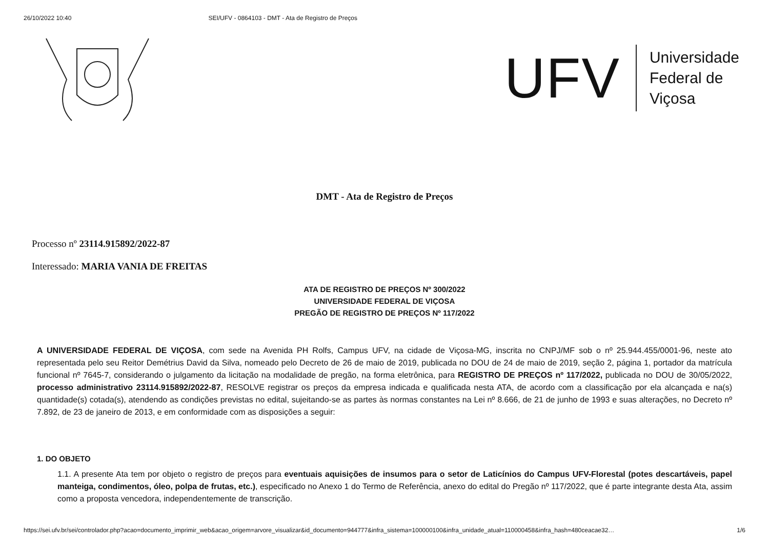26/10/2022 10:40 SEI/UFV - 0864103 - DMT - Ata de Registro de Preços
UFV
Universidade
Federal de
Viçosa
DMT - Ata de Registro de Preços
Processo nº 23114.915892/2022-87
Interessado: MARIA VANIA DE FREITAS
ATA DE REGISTRO DE PREÇOS Nº 300/2022
UNIVERSIDADE FEDERAL DE VIÇOSA
PREGÃO DE REGISTRO DE PREÇOS Nº 117/2022
A UNIVERSIDADE FEDERAL DE VIÇOSA, com sede na Avenida PH Rolfs, Campus UFV, na cidade de Viçosa-MG, inscrita no CNPJ/MF sob o nº 25.944.455/0001-96, neste ato representada pelo seu Reitor Demétrius David da Silva, nomeado pelo Decreto de 26 de maio de 2019, publicada no DOU de 24 de maio de 2019, seção 2, página 1, portador da matrícula funcional nº 7645-7, considerando o julgamento da licitação na modalidade de pregão, na forma eletrônica, para REGISTRO DE PREÇOS nº 117/2022, publicada no DOU de 30/05/2022, processo administrativo 23114.915892/2022-87, RESOLVE registrar os preços da empresa indicada e qualificada nesta ATA, de acordo com a classificação por ela alcançada e na(s) quantidade(s) cotada(s), atendendo as condições previstas no edital, sujeitando-se as partes às normas constantes na Lei nº 8.666, de 21 de junho de 1993 e suas alterações, no Decreto nº 7.892, de 23 de janeiro de 2013, e em conformidade com as disposições a seguir:
1. DO OBJETO
1.1. A presente Ata tem por objeto o registro de preços para eventuais aquisições de insumos para o setor de Laticínios do Campus UFV-Florestal (potes descartáveis, papel manteiga, condimentos, óleo, polpa de frutas, etc.), especificado no Anexo 1 do Termo de Referência, anexo do edital do Pregão nº 117/2022, que é parte integrante desta Ata, assim como a proposta vencedora, independentemente de transcrição.
https://sei.ufv.br/sei/controlador.php?acao=documento_imprimir_web&acao_origem=arvore_visualizar&id_documento=944777&infra_sistema=100000100&infra_unidade_atual=110000458&infra_hash=480ceacae32… 1/6